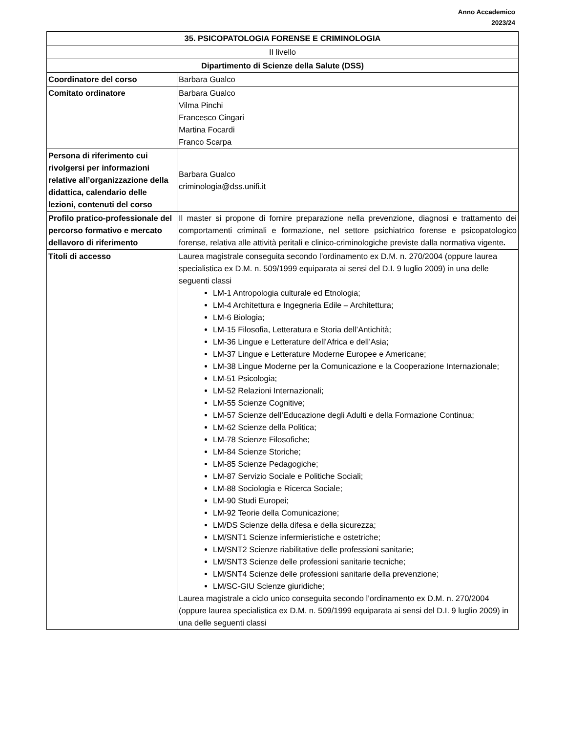Anno Accademico
2023/24
| 35. PSICOPATOLOGIA FORENSE E CRIMINOLOGIA | |
| II livello | |
| Dipartimento di Scienze della Salute (DSS) | |
| Coordinatore del corso | Barbara Gualco |
| Comitato ordinatore | Barbara Gualco Vilma Pinchi Francesco Cingari Martina Focardi Franco Scarpa |
| Persona di riferimento cui rivolgersi per informazioni relative all’organizzazione della didattica, calendario delle lezioni, contenuti del corso | Barbara Gualco criminologia@dss.unifi.it |
| Profilo pratico-professionale del percorso formativo e mercato dellavoro di riferimento | Il master si propone di fornire preparazione nella prevenzione, diagnosi e trattamento dei comportamenti criminali e formazione, nel settore psichiatrico forense e psicopatologico forense, relativa alle attività peritali e clinico-criminologiche previste dalla normativa vigente . |
| Titoli di accesso | Laurea magistrale conseguita secondo l’ordinamento ex D.M. n. 270/2004 (oppure laurea specialistica ex D.M. n. 509/1999 equiparata ai sensi del D.I. 9 luglio 2009) in una delle seguenti classi LM-1 Antropologia culturale ed Etnologia; LM-4 Architettura e Ingegneria Edile – Architettura; LM-6 Biologia; LM-15 Filosofia, Letteratura e Storia dell’Antichità; LM-36 Lingue e Letterature dell’Africa e dell’Asia; LM-37 Lingue e Letterature Moderne Europee e Americane; LM-38 Lingue Moderne per la Comunicazione e la Cooperazione Internazionale; LM-51 Psicologia; LM-52 Relazioni Internazionali; LM-55 Scienze Cognitive; LM-57 Scienze dell’Educazione degli Adulti e della Formazione Continua; LM-62 Scienze della Politica; LM-78 Scienze Filosofiche; LM-84 Scienze Storiche; LM-85 Scienze Pedagogiche; LM-87 Servizio Sociale e Politiche Sociali; LM-88 Sociologia e Ricerca Sociale; LM-90 Studi Europei; LM-92 Teorie della Comunicazione; LM/DS Scienze della difesa e della sicurezza; LM/SNT1 Scienze infermieristiche e ostetriche; LM/SNT2 Scienze riabilitative delle professioni sanitarie; LM/SNT3 Scienze delle professioni sanitarie tecniche; LM/SNT4 Scienze delle professioni sanitarie della prevenzione; LM/SC-GIU Scienze giuridiche; Laurea magistrale a ciclo unico conseguita secondo l’ordinamento ex D.M. n. 270/2004 (oppure laurea specialistica ex D.M. n. 509/1999 equiparata ai sensi del D.I. 9 luglio 2009) in una delle seguenti classi |